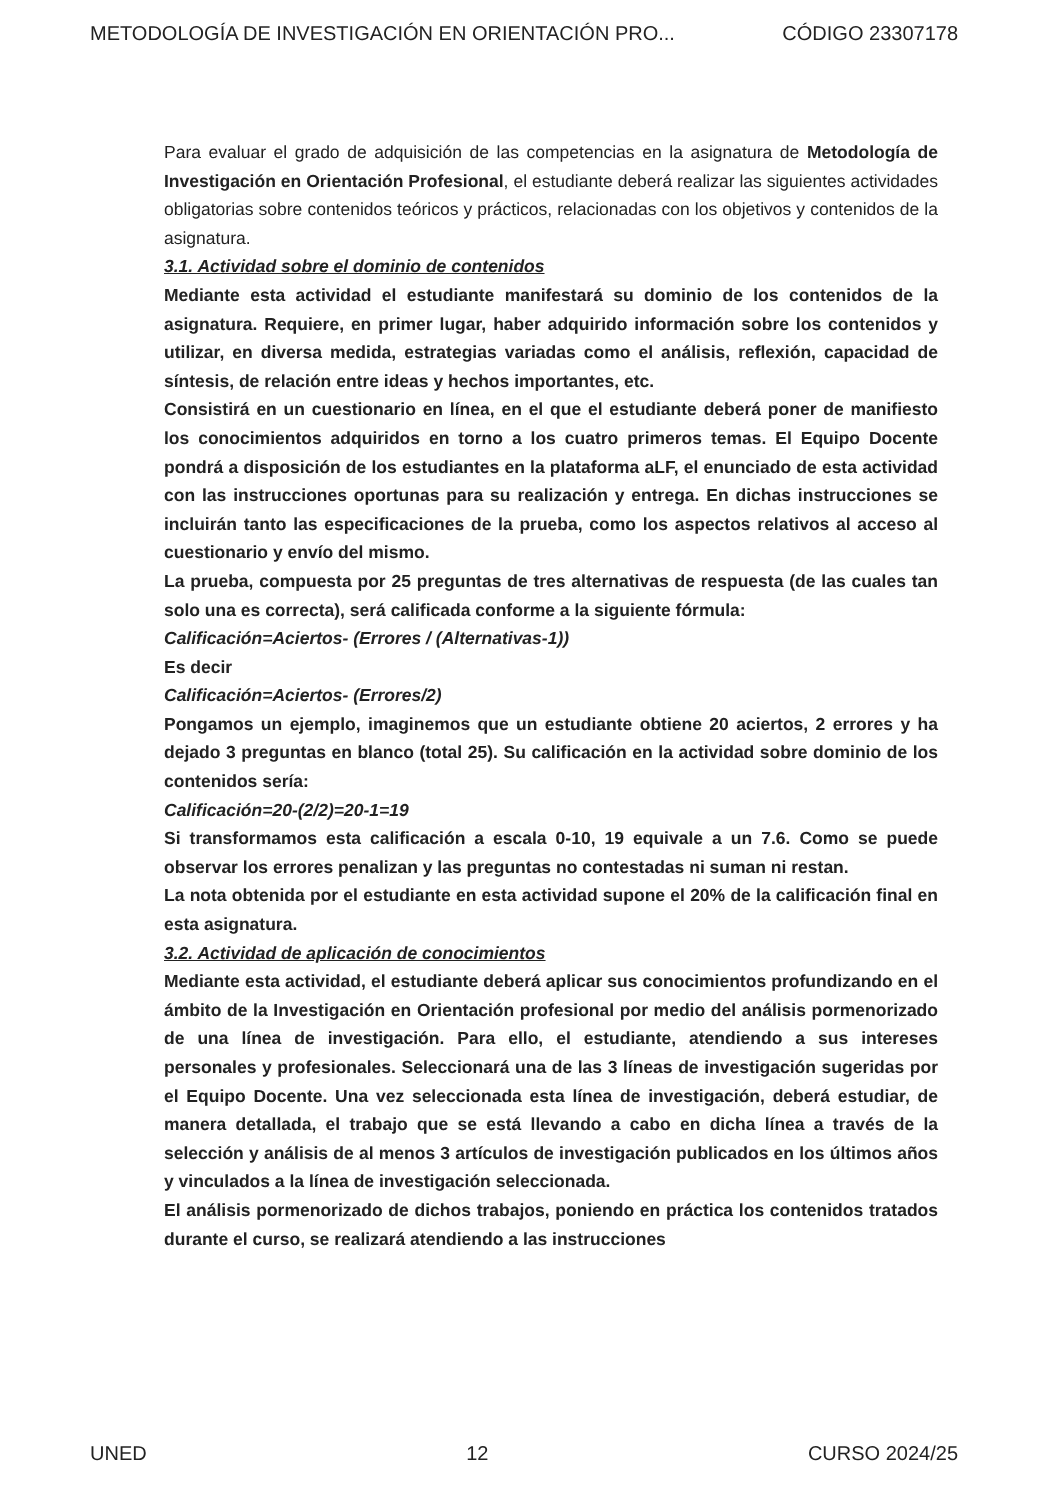METODOLOGÍA DE INVESTIGACIÓN EN ORIENTACIÓN PRO... CÓDIGO 23307178
Para evaluar el grado de adquisición de las competencias en la asignatura de Metodología de Investigación en Orientación Profesional, el estudiante deberá realizar las siguientes actividades obligatorias sobre contenidos teóricos y prácticos, relacionadas con los objetivos y contenidos de la asignatura.
3.1. Actividad sobre el dominio de contenidos
Mediante esta actividad el estudiante manifestará su dominio de los contenidos de la asignatura. Requiere, en primer lugar, haber adquirido información sobre los contenidos y utilizar, en diversa medida, estrategias variadas como el análisis, reflexión, capacidad de síntesis, de relación entre ideas y hechos importantes, etc.
Consistirá en un cuestionario en línea, en el que el estudiante deberá poner de manifiesto los conocimientos adquiridos en torno a los cuatro primeros temas. El Equipo Docente pondrá a disposición de los estudiantes en la plataforma aLF, el enunciado de esta actividad con las instrucciones oportunas para su realización y entrega. En dichas instrucciones se incluirán tanto las especificaciones de la prueba, como los aspectos relativos al acceso al cuestionario y envío del mismo.
La prueba, compuesta por 25 preguntas de tres alternativas de respuesta (de las cuales tan solo una es correcta), será calificada conforme a la siguiente fórmula:
Calificación=Aciertos- (Errores / (Alternativas-1))
Es decir
Calificación=Aciertos- (Errores/2)
Pongamos un ejemplo, imaginemos que un estudiante obtiene 20 aciertos, 2 errores y ha dejado 3 preguntas en blanco (total 25). Su calificación en la actividad sobre dominio de los contenidos sería:
Calificación=20-(2/2)=20-1=19
Si transformamos esta calificación a escala 0-10, 19 equivale a un 7.6. Como se puede observar los errores penalizan y las preguntas no contestadas ni suman ni restan.
La nota obtenida por el estudiante en esta actividad supone el 20% de la calificación final en esta asignatura.
3.2. Actividad de aplicación de conocimientos
Mediante esta actividad, el estudiante deberá aplicar sus conocimientos profundizando en el ámbito de la Investigación en Orientación profesional por medio del análisis pormenorizado de una línea de investigación. Para ello, el estudiante, atendiendo a sus intereses personales y profesionales. Seleccionará una de las 3 líneas de investigación sugeridas por el Equipo Docente. Una vez seleccionada esta línea de investigación, deberá estudiar, de manera detallada, el trabajo que se está llevando a cabo en dicha línea a través de la selección y análisis de al menos 3 artículos de investigación publicados en los últimos años y vinculados a la línea de investigación seleccionada.
El análisis pormenorizado de dichos trabajos, poniendo en práctica los contenidos tratados durante el curso, se realizará atendiendo a las instrucciones
UNED 12 CURSO 2024/25